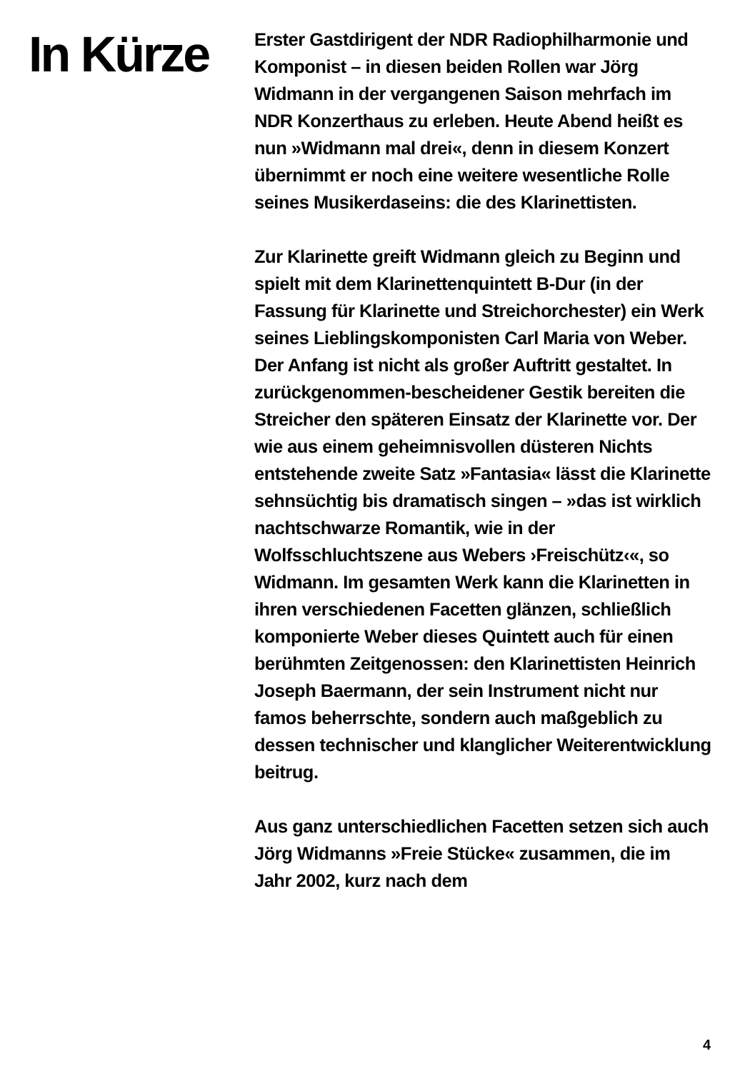In Kürze
Erster Gastdirigent der NDR Radiophil­harmonie und Komponist – in diesen beiden Rollen war Jörg Widmann in der vergangenen Saison mehrfach im NDR Konzerthaus zu erleben. Heute Abend heißt es nun »Widmann mal drei«, denn in diesem Konzert übernimmt er noch eine weitere wesentliche Rolle seines Musikerdaseins: die des Klarinettisten.
Zur Klarinette greift Widmann gleich zu Beginn und spielt mit dem Klarinettenquintett B-Dur (in der Fassung für Klarinette und Streichorchester) ein Werk seines Lieblings­komponisten Carl Maria von Weber. Der Anfang ist nicht als großer Auftritt gestaltet. In zurückgenommen-bescheidener Gestik bereiten die Streicher den späteren Einsatz der Klarinette vor. Der wie aus einem geheim­nisvollen düsteren Nichts entstehende zweite Satz »Fantasia« lässt die Klarinette sehn­süchtig bis dramatisch singen – »das ist wirk­lich nachtschwarze Romantik, wie in der Wolfsschluchtszene aus Webers ›Frei­schütz‹«, so Widmann. Im gesamten Werk kann die Klarinetten in ihren verschiedenen Facetten glänzen, schließlich komponierte Weber dieses Quintett auch für einen berühmten Zeitgenossen: den Klarinettisten Heinrich Joseph Baermann, der sein Instru­ment nicht nur famos beherrschte, sondern auch maßgeblich zu dessen technischer und klanglicher Weiterentwicklung beitrug.
Aus ganz unterschiedlichen Facetten setzen sich auch Jörg Widmanns »Freie Stücke« zusammen, die im Jahr 2002, kurz nach dem
4